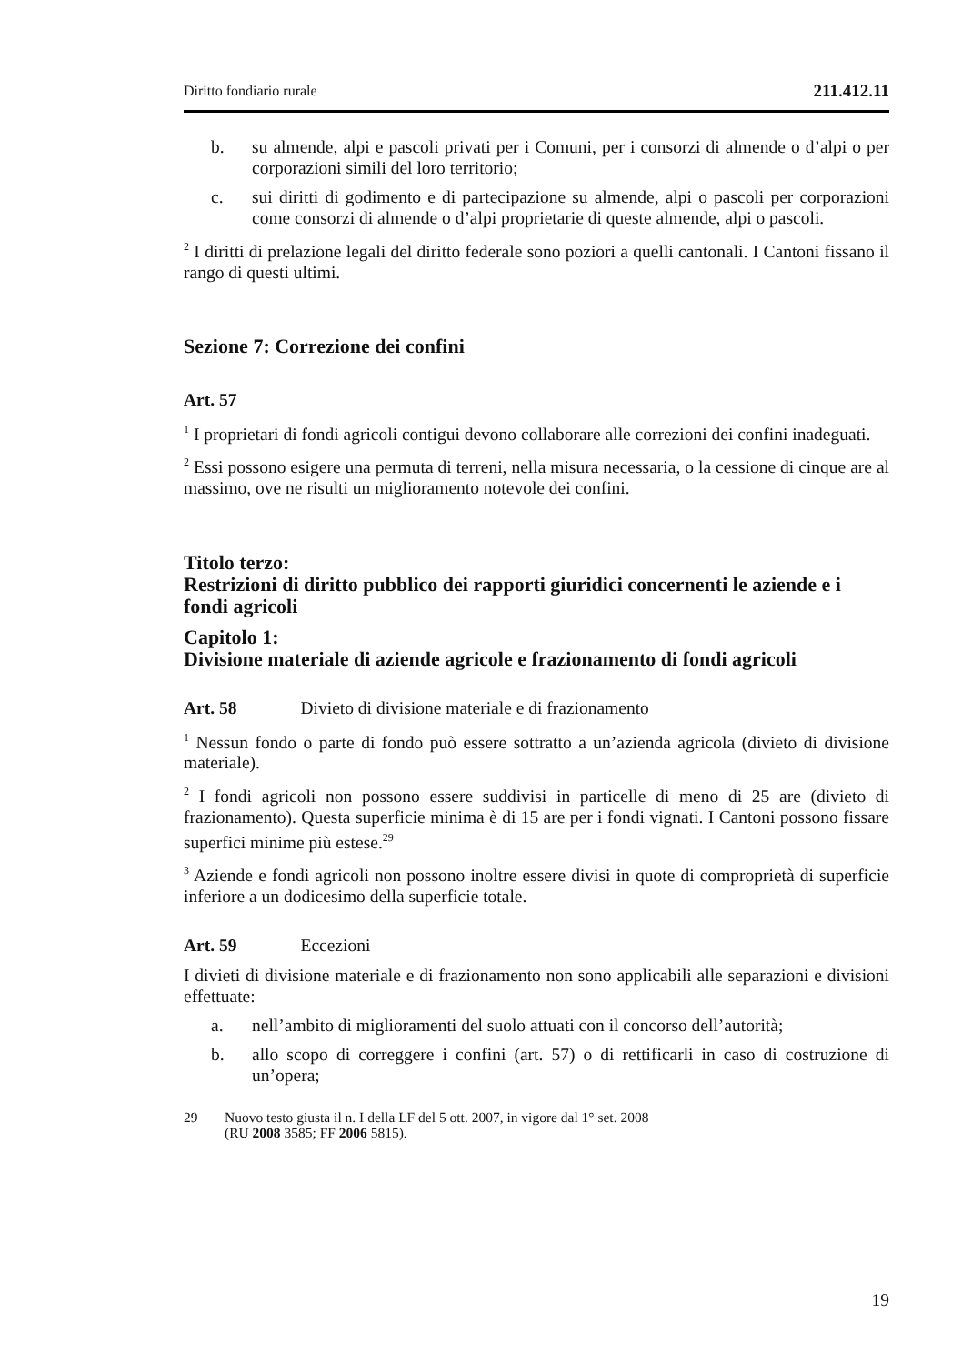Diritto fondiario rurale 211.412.11
b. su almende, alpi e pascoli privati per i Comuni, per i consorzi di almende o d’alpi o per corporazioni simili del loro territorio;
c. sui diritti di godimento e di partecipazione su almende, alpi o pascoli per corporazioni come consorzi di almende o d’alpi proprietarie di queste almende, alpi o pascoli.
<sup>2</sup> I diritti di prelazione legali del diritto federale sono poziori a quelli cantonali. I Cantoni fissano il rango di questi ultimi.
Sezione 7: Correzione dei confini
Art. 57
<sup>1</sup> I proprietari di fondi agricoli contigui devono collaborare alle correzioni dei confini inadeguati.
<sup>2</sup> Essi possono esigere una permuta di terreni, nella misura necessaria, o la cessione di cinque are al massimo, ove ne risulti un miglioramento notevole dei confini.
Titolo terzo:
Restrizioni di diritto pubblico dei rapporti giuridici concernenti le aziende e i fondi agricoli
Capitolo 1:
Divisione materiale di aziende agricole e frazionamento di fondi agricoli
Art. 58 Divieto di divisione materiale e di frazionamento
<sup>1</sup> Nessun fondo o parte di fondo può essere sottratto a un’azienda agricola (divieto di divisione materiale).
<sup>2</sup> I fondi agricoli non possono essere suddivisi in particelle di meno di 25 are (divieto di frazionamento). Questa superficie minima è di 15 are per i fondi vignati. I Cantoni possono fissare superfici minime più estese.<sup>29</sup>
<sup>3</sup> Aziende e fondi agricoli non possono inoltre essere divisi in quote di comproprietà di superficie inferiore a un dodicesimo della superficie totale.
Art. 59 Eccezioni
I divieti di divisione materiale e di frazionamento non sono applicabili alle separazioni e divisioni effettuate:
a. nell’ambito di miglioramenti del suolo attuati con il concorso dell’autorità;
b. allo scopo di correggere i confini (art. 57) o di rettificarli in caso di costruzione di un’opera;
29 Nuovo testo giusta il n. I della LF del 5 ott. 2007, in vigore dal 1° set. 2008
(RU 2008 3585; FF 2006 5815).
19